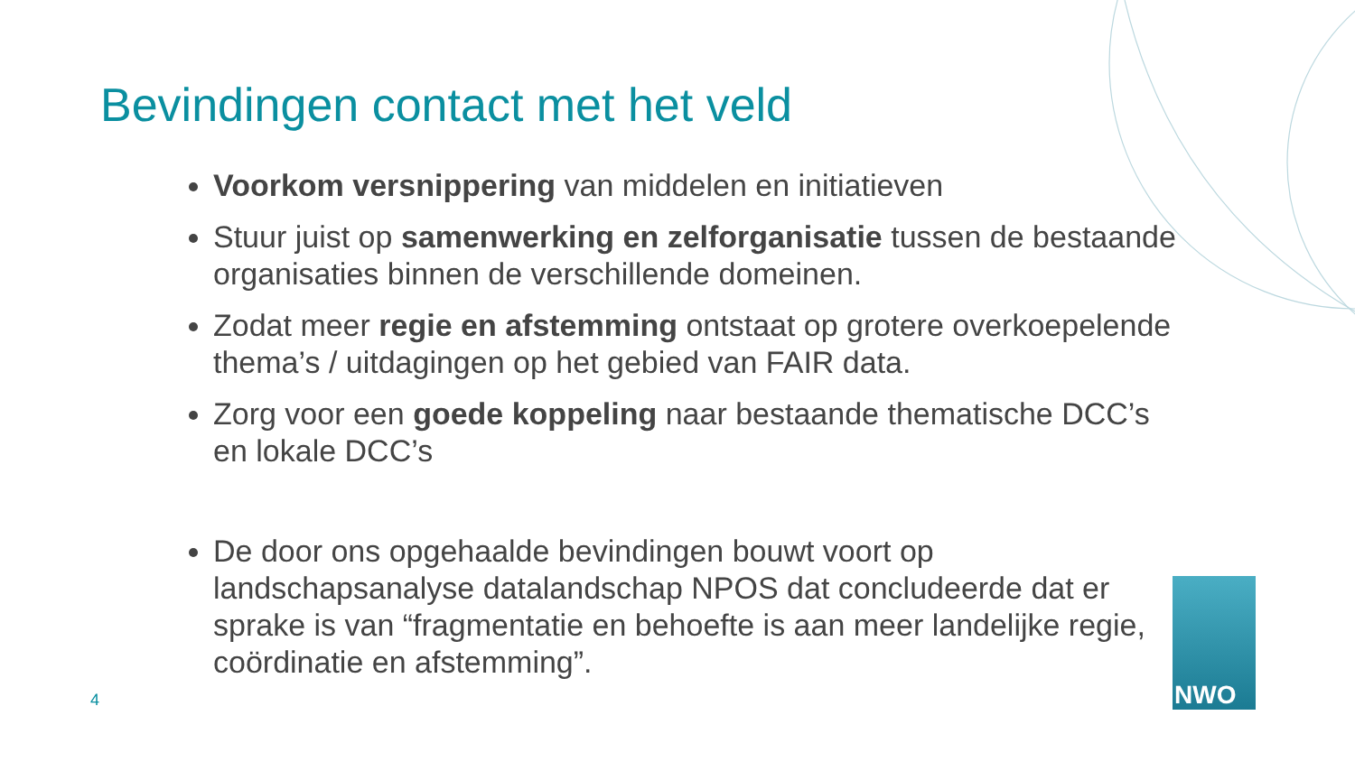Bevindingen contact met het veld
Voorkom versnippering van middelen en initiatieven
Stuur juist op samenwerking en zelforganisatie tussen de bestaande organisaties binnen de verschillende domeinen.
Zodat meer regie en afstemming ontstaat op grotere overkoepelende thema’s / uitdagingen op het gebied van FAIR data.
Zorg voor een goede koppeling naar bestaande thematische DCC’s en lokale DCC’s
De door ons opgehaalde bevindingen bouwt voort op landschapsanalyse datalandschap NPOS dat concludeerde dat er sprake is van “fragmentatie en behoefte is aan meer landelijke regie, coördinatie en afstemming”.
4
NWO